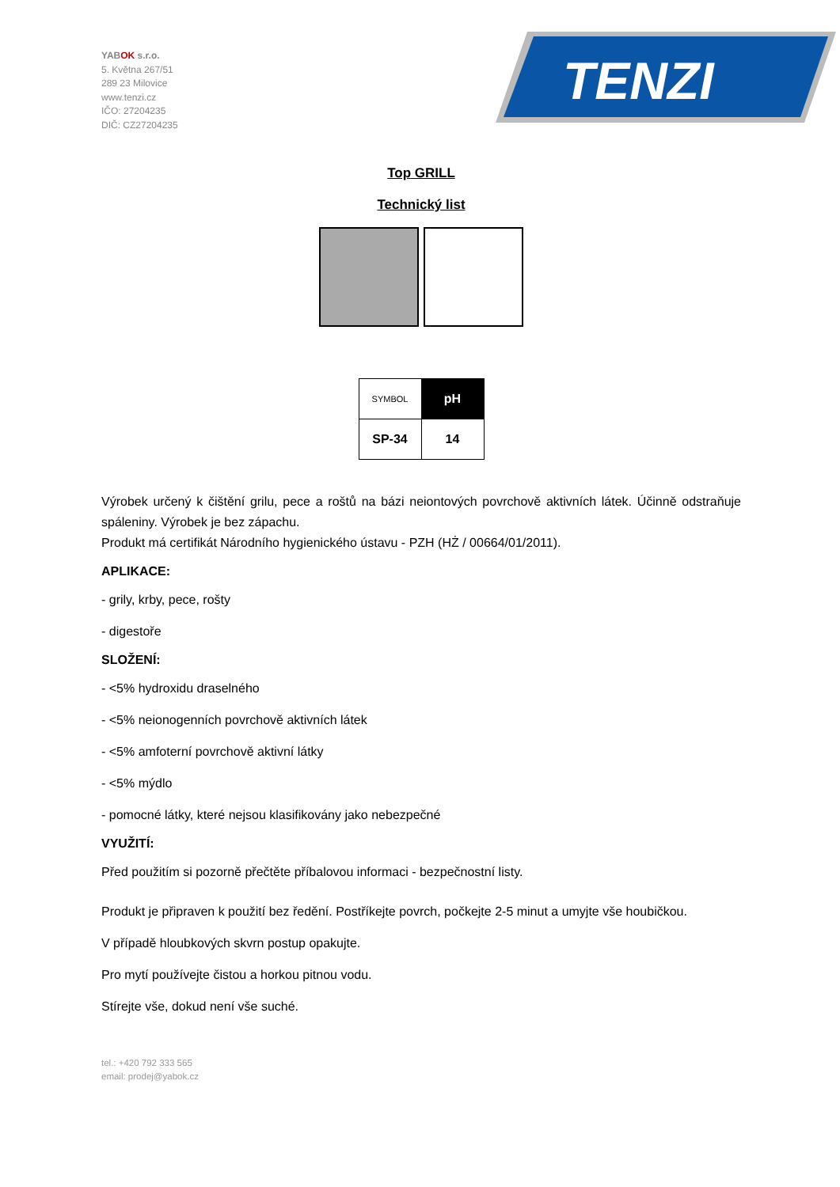YABOK s.r.o.
5. Května 267/51
289 23 Milovice
www.tenzi.cz
IČO: 27204235
DIČ: CZ27204235
TENZI
Top GRILL
Technický list
| SYMBOL | pH |
| SP-34 | 14 |
Výrobek určený k čištění grilu, pece a roštů na bázi neiontových povrchově aktivních látek. Účinně odstraňuje spáleniny. Výrobek je bez zápachu.
Produkt má certifikát Národního hygienického ústavu - PZH (HŻ / 00664/01/2011).
APLIKACE:
- grily, krby, pece, rošty
- digestoře
SLOŽENÍ:
- <5% hydroxidu draselného
- <5% neionogenních povrchově aktivních látek
- <5% amfoterní povrchově aktivní látky
- <5% mýdlo
- pomocné látky, které nejsou klasifikovány jako nebezpečné
VYUŽITÍ:
Před použitím si pozorně přečtěte příbalovou informaci - bezpečnostní listy.
Produkt je připraven k použití bez ředění. Postříkejte povrch, počkejte 2-5 minut a umyjte vše houbičkou.
V případě hloubkových skvrn postup opakujte.
Pro mytí používejte čistou a horkou pitnou vodu.
Stírejte vše, dokud není vše suché.
tel.: +420 792 333 565
email: prodej@yabok.cz